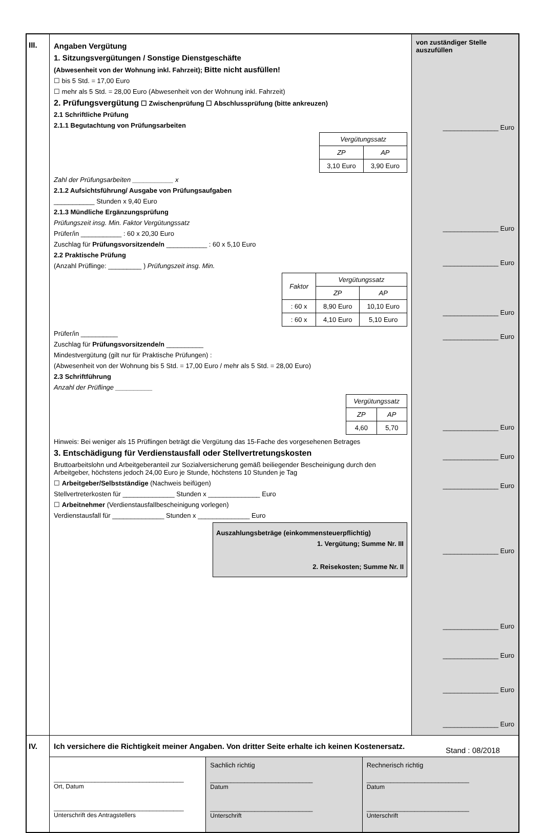III. Angaben Vergütung
1. Sitzungsvergütungen / Sonstige Dienstgeschäfte
(Abwesenheit von der Wohnung inkl. Fahrzeit); Bitte nicht ausfüllen!
☐ bis 5 Std. = 17,00 Euro
☐ mehr als 5 Std. = 28,00 Euro (Abwesenheit von der Wohnung inkl. Fahrzeit)
2. Prüfungsvergütung ☐ Zwischenprüfung ☐ Abschlussprüfung (bitte ankreuzen)
2.1 Schriftliche Prüfung
2.1.1 Begutachtung von Prüfungsarbeiten
| Vergütungssatz | |
| ZP | AP |
| 3,10 Euro | 3,90 Euro |
Zahl der Prüfungsarbeiten ___________ x
2.1.2 Aufsichtsführung/ Ausgabe von Prüfungsaufgaben
___________ Stunden x 9,40 Euro
2.1.3 Mündliche Ergänzungsprüfung
Prüfungszeit insg. Min. Faktor Vergütungssatz
Prüfer/in ___________ : 60 x 20,30 Euro
Zuschlag für Prüfungsvorsitzende/n ___________ : 60 x 5,10 Euro
2.2 Praktische Prüfung
(Anzahl Prüflinge: _________ ) Prüfungszeit insg. Min.
| Faktor | Vergütungssatz | |
| | ZP | AP |
| : 60 x | 8,90 Euro | 10,10 Euro |
| : 60 x | 4,10 Euro | 5,10 Euro |
Prüfer/in __________
Zuschlag für Prüfungsvorsitzende/n __________
Mindestvergütung (gilt nur für Praktische Prüfungen) :
(Abwesenheit von der Wohnung bis 5 Std. = 17,00 Euro / mehr als 5 Std. = 28,00 Euro)
2.3 Schriftführung
Anzahl der Prüflinge __________
| Vergütungssatz | |
| ZP | AP |
| 4,60 | 5,70 |
Hinweis: Bei weniger als 15 Prüflingen beträgt die Vergütung das 15-Fache des vorgesehenen Betrages
3. Entschädigung für Verdienstausfall oder Stellvertretungskosten
Bruttoarbeitslohn und Arbeitgeberanteil zur Sozialversicherung gemäß beiliegender Bescheinigung durch den Arbeitgeber, höchstens jedoch 24,00 Euro je Stunde, höchstens 10 Stunden je Tag
☐ Arbeitgeber/Selbstständige (Nachweis beifügen)
Stellvertreterkosten für ______________ Stunden x ______________ Euro
☐ Arbeitnehmer (Verdienstausfallbescheinigung vorlegen)
Verdienstausfall für ______________ Stunden x ______________ Euro
Auszahlungsbeträge (einkommensteuerpflichtig)
1. Vergütung; Summe Nr. III
2. Reisekosten; Summe Nr. II
von zuständiger Stelle auszufüllen
_______________ Euro
_______________ Euro
_______________ Euro
_______________ Euro
_______________ Euro
_______________ Euro
_______________ Euro
_______________ Euro
_______________ Euro
_______________ Euro
_______________ Euro
_______________ Euro
_______________ Euro
IV. Ich versichere die Richtigkeit meiner Angaben. Von dritter Seite erhalte ich keinen Kostenersatz.
______________________________________
Ort, Datum
______________________________________
Unterschrift des Antragstellers
Sachlich richtig
______________________________
Datum
______________________________
Unterschrift
Rechnerisch richtig
______________________________
Datum
______________________________
Unterschrift
Stand : 08/2018